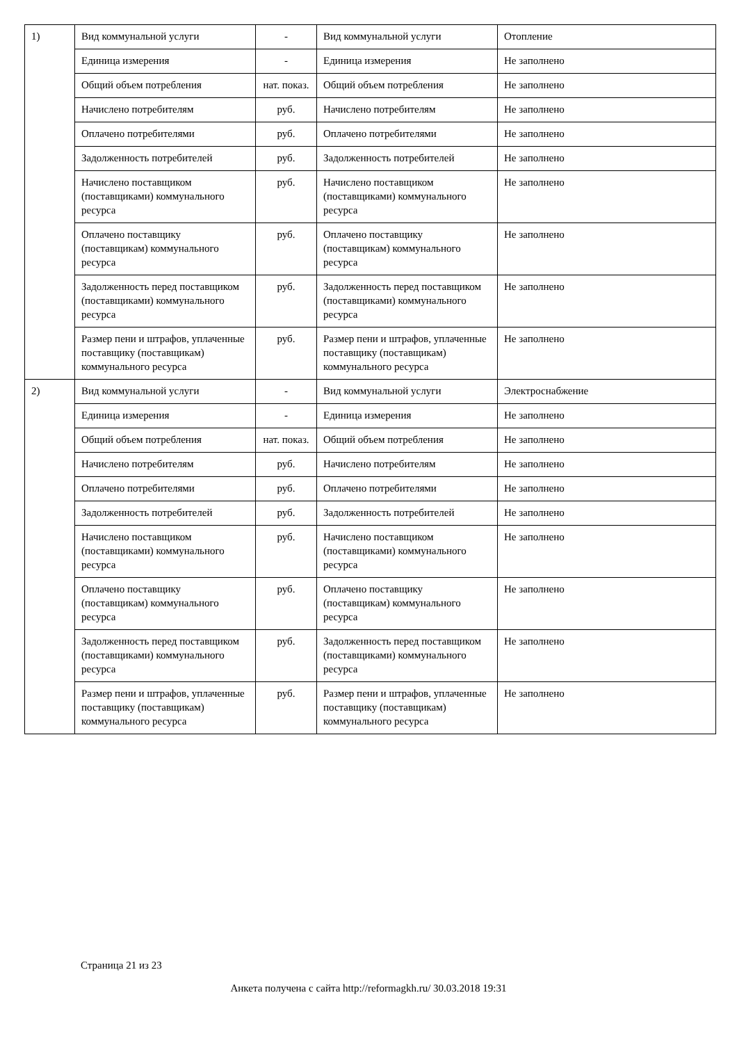| 1) | Вид коммунальной услуги | - | Вид коммунальной услуги | Отопление |
| | Единица измерения | - | Единица измерения | Не заполнено |
| | Общий объем потребления | нат. показ. | Общий объем потребления | Не заполнено |
| | Начислено потребителям | руб. | Начислено потребителям | Не заполнено |
| | Оплачено потребителями | руб. | Оплачено потребителями | Не заполнено |
| | Задолженность потребителей | руб. | Задолженность потребителей | Не заполнено |
| | Начислено поставщиком (поставщиками) коммунального ресурса | руб. | Начислено поставщиком (поставщиками) коммунального ресурса | Не заполнено |
| | Оплачено поставщику (поставщикам) коммунального ресурса | руб. | Оплачено поставщику (поставщикам) коммунального ресурса | Не заполнено |
| | Задолженность перед поставщиком (поставщиками) коммунального ресурса | руб. | Задолженность перед поставщиком (поставщиками) коммунального ресурса | Не заполнено |
| | Размер пени и штрафов, уплаченные поставщику (поставщикам) коммунального ресурса | руб. | Размер пени и штрафов, уплаченные поставщику (поставщикам) коммунального ресурса | Не заполнено |
| 2) | Вид коммунальной услуги | - | Вид коммунальной услуги | Электроснабжение |
| | Единица измерения | - | Единица измерения | Не заполнено |
| | Общий объем потребления | нат. показ. | Общий объем потребления | Не заполнено |
| | Начислено потребителям | руб. | Начислено потребителям | Не заполнено |
| | Оплачено потребителями | руб. | Оплачено потребителями | Не заполнено |
| | Задолженность потребителей | руб. | Задолженность потребителей | Не заполнено |
| | Начислено поставщиком (поставщиками) коммунального ресурса | руб. | Начислено поставщиком (поставщиками) коммунального ресурса | Не заполнено |
| | Оплачено поставщику (поставщикам) коммунального ресурса | руб. | Оплачено поставщику (поставщикам) коммунального ресурса | Не заполнено |
| | Задолженность перед поставщиком (поставщиками) коммунального ресурса | руб. | Задолженность перед поставщиком (поставщиками) коммунального ресурса | Не заполнено |
| | Размер пени и штрафов, уплаченные поставщику (поставщикам) коммунального ресурса | руб. | Размер пени и штрафов, уплаченные поставщику (поставщикам) коммунального ресурса | Не заполнено |
Страница 21 из 23
Анкета получена с сайта http://reformagkh.ru/ 30.03.2018 19:31